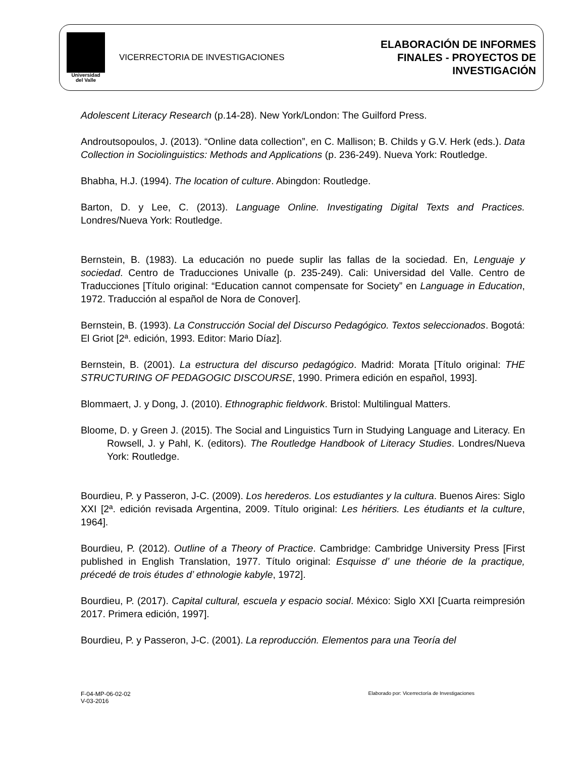Universidad
del Valle
VICERRECTORIA DE INVESTIGACIONES
ELABORACIÓN DE INFORMES
FINALES - PROYECTOS DE
INVESTIGACIÓN
Adolescent Literacy Research (p.14-28). New York/London: The Guilford Press.
Androutsopoulos, J. (2013). “Online data collection”, en C. Mallison; B. Childs y G.V. Herk (eds.). Data Collection in Sociolinguistics: Methods and Applications (p. 236-249). Nueva York: Routledge.
Bhabha, H.J. (1994). The location of culture. Abingdon: Routledge.
Barton, D. y Lee, C. (2013). Language Online. Investigating Digital Texts and Practices. Londres/Nueva York: Routledge.
Bernstein, B. (1983). La educación no puede suplir las fallas de la sociedad. En, Lenguaje y sociedad. Centro de Traducciones Univalle (p. 235-249). Cali: Universidad del Valle. Centro de Traducciones [Título original: “Education cannot compensate for Society” en Language in Education, 1972. Traducción al español de Nora de Conover].
Bernstein, B. (1993). La Construcción Social del Discurso Pedagógico. Textos seleccionados. Bogotá: El Griot [2ª. edición, 1993. Editor: Mario Díaz].
Bernstein, B. (2001). La estructura del discurso pedagógico. Madrid: Morata [Título original: THE STRUCTURING OF PEDAGOGIC DISCOURSE, 1990. Primera edición en español, 1993].
Blommaert, J. y Dong, J. (2010). Ethnographic fieldwork. Bristol: Multilingual Matters.
Bloome, D. y Green J. (2015). The Social and Linguistics Turn in Studying Language and Literacy. En Rowsell, J. y Pahl, K. (editors). The Routledge Handbook of Literacy Studies. Londres/Nueva York: Routledge.
Bourdieu, P. y Passeron, J-C. (2009). Los herederos. Los estudiantes y la cultura. Buenos Aires: Siglo XXI [2ª. edición revisada Argentina, 2009. Título original: Les héritiers. Les étudiants et la culture, 1964].
Bourdieu, P. (2012). Outline of a Theory of Practice. Cambridge: Cambridge University Press [First published in English Translation, 1977. Título original: Esquisse d’ une théorie de la practique, précedé de trois études d’ ethnologie kabyle, 1972].
Bourdieu, P. (2017). Capital cultural, escuela y espacio social. México: Siglo XXI [Cuarta reimpresión 2017. Primera edición, 1997].
Bourdieu, P. y Passeron, J-C. (2001). La reproducción. Elementos para una Teoría del
F-04-MP-06-02-02
V-03-2016
Elaborado por: Vicerrectoría de Investigaciones